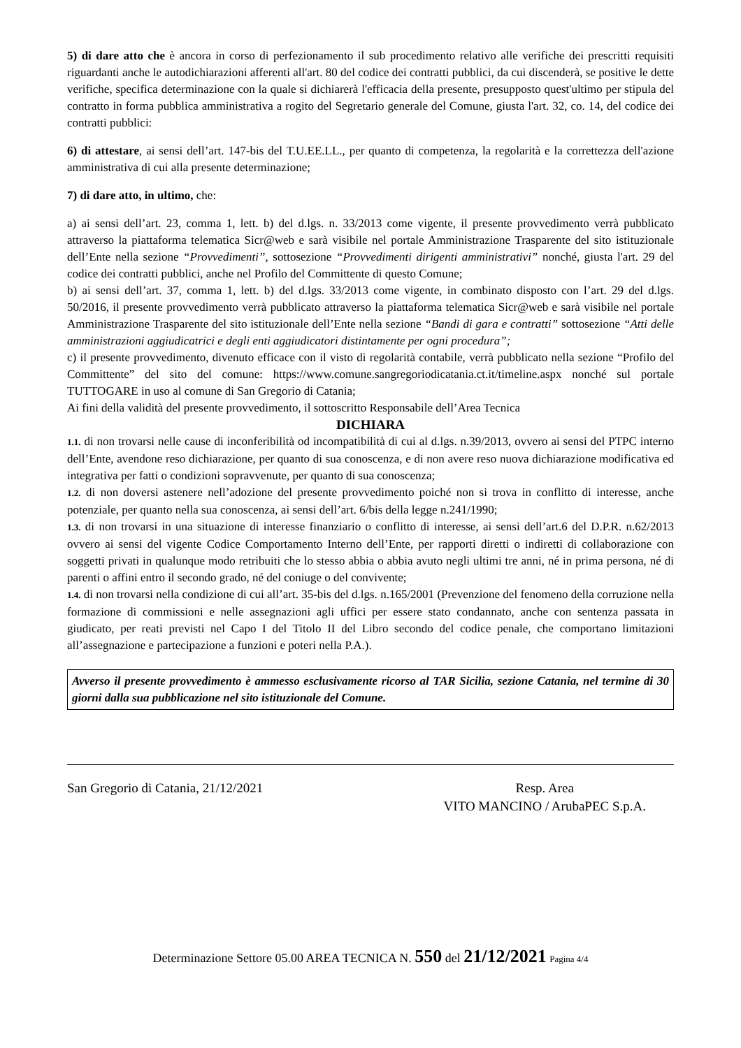5) di dare atto che è ancora in corso di perfezionamento il sub procedimento relativo alle verifiche dei prescritti requisiti riguardanti anche le autodichiarazioni afferenti all'art. 80 del codice dei contratti pubblici, da cui discenderà, se positive le dette verifiche, specifica determinazione con la quale si dichiarerà l'efficacia della presente, presupposto quest'ultimo per stipula del contratto in forma pubblica amministrativa a rogito del Segretario generale del Comune, giusta l'art. 32, co. 14, del codice dei contratti pubblici:
6) di attestare, ai sensi dell’art. 147-bis del T.U.EE.LL., per quanto di competenza, la regolarità e la correttezza dell'azione amministrativa di cui alla presente determinazione;
7) di dare atto, in ultimo, che:
a) ai sensi dell’art. 23, comma 1, lett. b) del d.lgs. n. 33/2013 come vigente, il presente provvedimento verrà pubblicato attraverso la piattaforma telematica Sicr@web e sarà visibile nel portale Amministrazione Trasparente del sito istituzionale dell’Ente nella sezione “Provvedimenti”, sottosezione “Provvedimenti dirigenti amministrativi” nonché, giusta l'art. 29 del codice dei contratti pubblici, anche nel Profilo del Committente di questo Comune;
b) ai sensi dell’art. 37, comma 1, lett. b) del d.lgs. 33/2013 come vigente, in combinato disposto con l’art. 29 del d.lgs. 50/2016, il presente provvedimento verrà pubblicato attraverso la piattaforma telematica Sicr@web e sarà visibile nel portale Amministrazione Trasparente del sito istituzionale dell’Ente nella sezione “Bandi di gara e contratti” sottosezione “Atti delle amministrazioni aggiudicatrici e degli enti aggiudicatori distintamente per ogni procedura”;
c) il presente provvedimento, divenuto efficace con il visto di regolarità contabile, verrà pubblicato nella sezione “Profilo del Committente” del sito del comune: https://www.comune.sangregoriodicatania.ct.it/timeline.aspx nonché sul portale TUTTOGARE in uso al comune di San Gregorio di Catania;
Ai fini della validità del presente provvedimento, il sottoscritto Responsabile dell’Area Tecnica
DICHIARA
1.1. di non trovarsi nelle cause di inconferibilità od incompatibilità di cui al d.lgs. n.39/2013, ovvero ai sensi del PTPC interno dell’Ente, avendone reso dichiarazione, per quanto di sua conoscenza, e di non avere reso nuova dichiarazione modificativa ed integrativa per fatti o condizioni sopravvenute, per quanto di sua conoscenza;
1.2. di non doversi astenere nell’adozione del presente provvedimento poiché non si trova in conflitto di interesse, anche potenziale, per quanto nella sua conoscenza, ai sensi dell’art. 6/bis della legge n.241/1990;
1.3. di non trovarsi in una situazione di interesse finanziario o conflitto di interesse, ai sensi dell’art.6 del D.P.R. n.62/2013 ovvero ai sensi del vigente Codice Comportamento Interno dell’Ente, per rapporti diretti o indiretti di collaborazione con soggetti privati in qualunque modo retribuiti che lo stesso abbia o abbia avuto negli ultimi tre anni, né in prima persona, né di parenti o affini entro il secondo grado, né del coniuge o del convivente;
1.4. di non trovarsi nella condizione di cui all’art. 35-bis del d.lgs. n.165/2001 (Prevenzione del fenomeno della corruzione nella formazione di commissioni e nelle assegnazioni agli uffici per essere stato condannato, anche con sentenza passata in giudicato, per reati previsti nel Capo I del Titolo II del Libro secondo del codice penale, che comportano limitazioni all’assegnazione e partecipazione a funzioni e poteri nella P.A.).
Avverso il presente provvedimento è ammesso esclusivamente ricorso al TAR Sicilia, sezione Catania, nel termine di 30 giorni dalla sua pubblicazione nel sito istituzionale del Comune.
San Gregorio di Catania, 21/12/2021
Resp. Area
VITO MANCINO / ArubaPEC S.p.A.
Determinazione Settore 05.00 AREA TECNICA N. 550 del 21/12/2021 Pagina 4/4